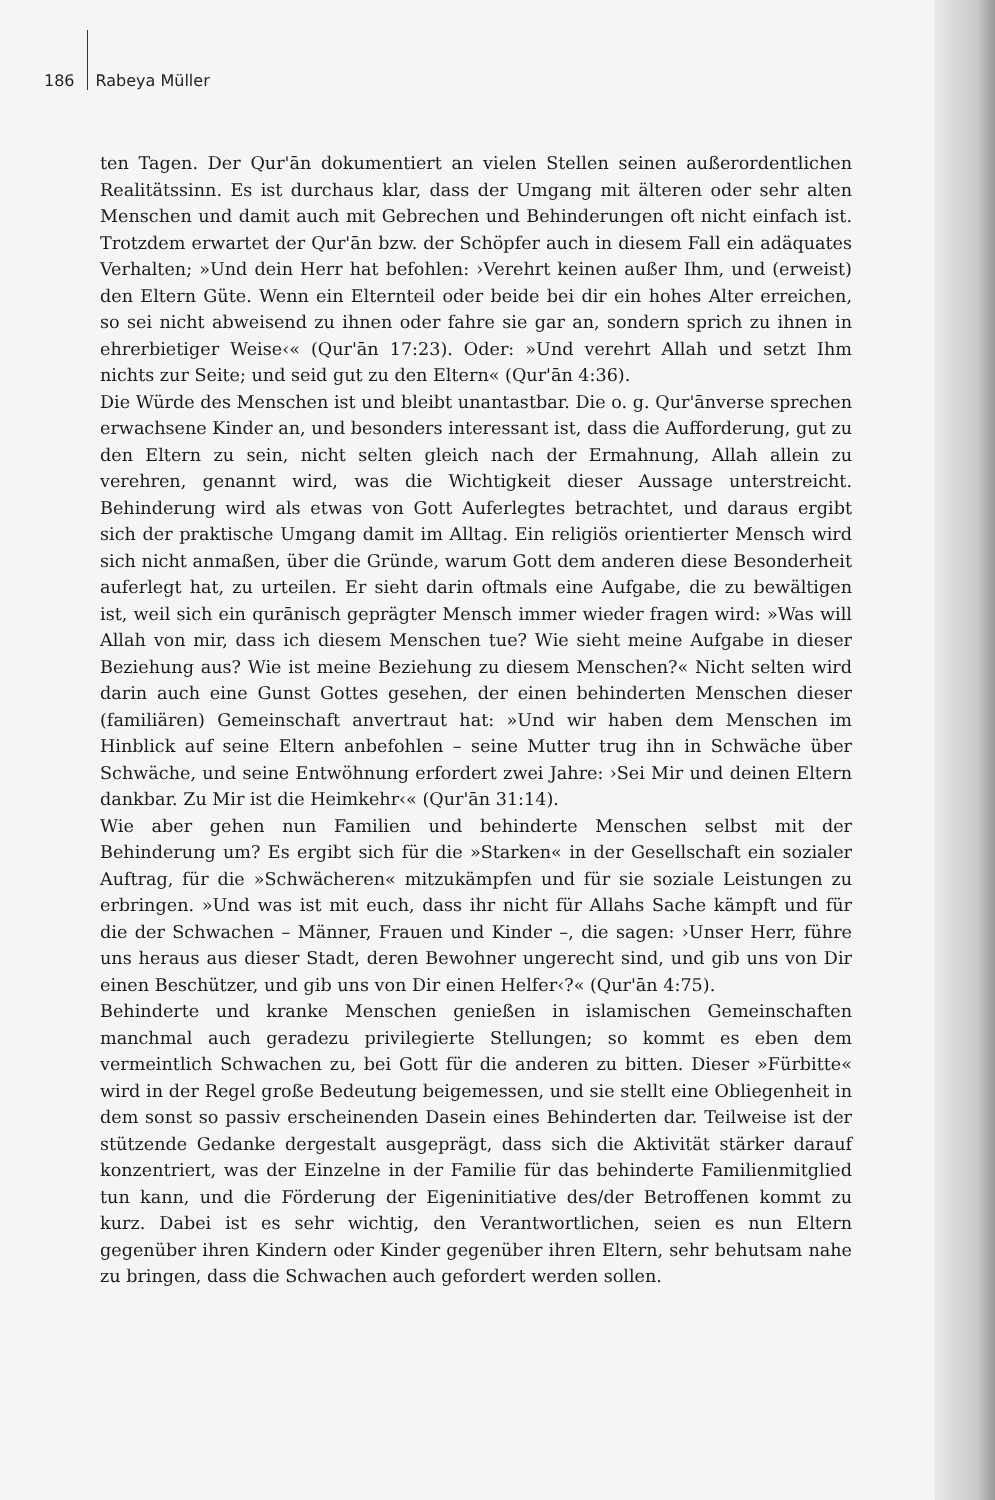186 Rabeya Müller
ten Tagen. Der Qur'ān dokumentiert an vielen Stellen seinen außerordentlichen Realitätssinn. Es ist durchaus klar, dass der Umgang mit älteren oder sehr alten Menschen und damit auch mit Gebrechen und Behinderungen oft nicht einfach ist. Trotzdem erwartet der Qur'ān bzw. der Schöpfer auch in diesem Fall ein adäquates Verhalten; »Und dein Herr hat befohlen: ›Verehrt keinen außer Ihm, und (erweist) den Eltern Güte. Wenn ein Elternteil oder beide bei dir ein hohes Alter erreichen, so sei nicht abweisend zu ihnen oder fahre sie gar an, sondern sprich zu ihnen in ehrerbietiger Weise‹« (Qur'ān 17:23). Oder: »Und verehrt Allah und setzt Ihm nichts zur Seite; und seid gut zu den Eltern« (Qur'ān 4:36).
Die Würde des Menschen ist und bleibt unantastbar. Die o. g. Qur'ānverse sprechen erwachsene Kinder an, und besonders interessant ist, dass die Aufforderung, gut zu den Eltern zu sein, nicht selten gleich nach der Ermahnung, Allah allein zu verehren, genannt wird, was die Wichtigkeit dieser Aussage unterstreicht. Behinderung wird als etwas von Gott Auferlegtes betrachtet, und daraus ergibt sich der praktische Umgang damit im Alltag. Ein religiös orientierter Mensch wird sich nicht anmaßen, über die Gründe, warum Gott dem anderen diese Besonderheit auferlegt hat, zu urteilen. Er sieht darin oftmals eine Aufgabe, die zu bewältigen ist, weil sich ein qurānisch geprägter Mensch immer wieder fragen wird: »Was will Allah von mir, dass ich diesem Menschen tue? Wie sieht meine Aufgabe in dieser Beziehung aus? Wie ist meine Beziehung zu diesem Menschen?« Nicht selten wird darin auch eine Gunst Gottes gesehen, der einen behinderten Menschen dieser (familiären) Gemeinschaft anvertraut hat: »Und wir haben dem Menschen im Hinblick auf seine Eltern anbefohlen – seine Mutter trug ihn in Schwäche über Schwäche, und seine Entwöhnung erfordert zwei Jahre: ›Sei Mir und deinen Eltern dankbar. Zu Mir ist die Heimkehr‹« (Qur'ān 31:14).
Wie aber gehen nun Familien und behinderte Menschen selbst mit der Behinderung um? Es ergibt sich für die »Starken« in der Gesellschaft ein sozialer Auftrag, für die »Schwächeren« mitzukämpfen und für sie soziale Leistungen zu erbringen. »Und was ist mit euch, dass ihr nicht für Allahs Sache kämpft und für die der Schwachen – Männer, Frauen und Kinder –, die sagen: ›Unser Herr, führe uns heraus aus dieser Stadt, deren Bewohner ungerecht sind, und gib uns von Dir einen Beschützer, und gib uns von Dir einen Helfer‹?« (Qur'ān 4:75).
Behinderte und kranke Menschen genießen in islamischen Gemeinschaften manchmal auch geradezu privilegierte Stellungen; so kommt es eben dem vermeintlich Schwachen zu, bei Gott für die anderen zu bitten. Dieser »Fürbitte« wird in der Regel große Bedeutung beigemessen, und sie stellt eine Obliegenheit in dem sonst so passiv erscheinenden Dasein eines Behinderten dar. Teilweise ist der stützende Gedanke dergestalt ausgeprägt, dass sich die Aktivität stärker darauf konzentriert, was der Einzelne in der Familie für das behinderte Familienmitglied tun kann, und die Förderung der Eigeninitiative des/der Betroffenen kommt zu kurz. Dabei ist es sehr wichtig, den Verantwortlichen, seien es nun Eltern gegenüber ihren Kindern oder Kinder gegenüber ihren Eltern, sehr behutsam nahe zu bringen, dass die Schwachen auch gefordert werden sollen.